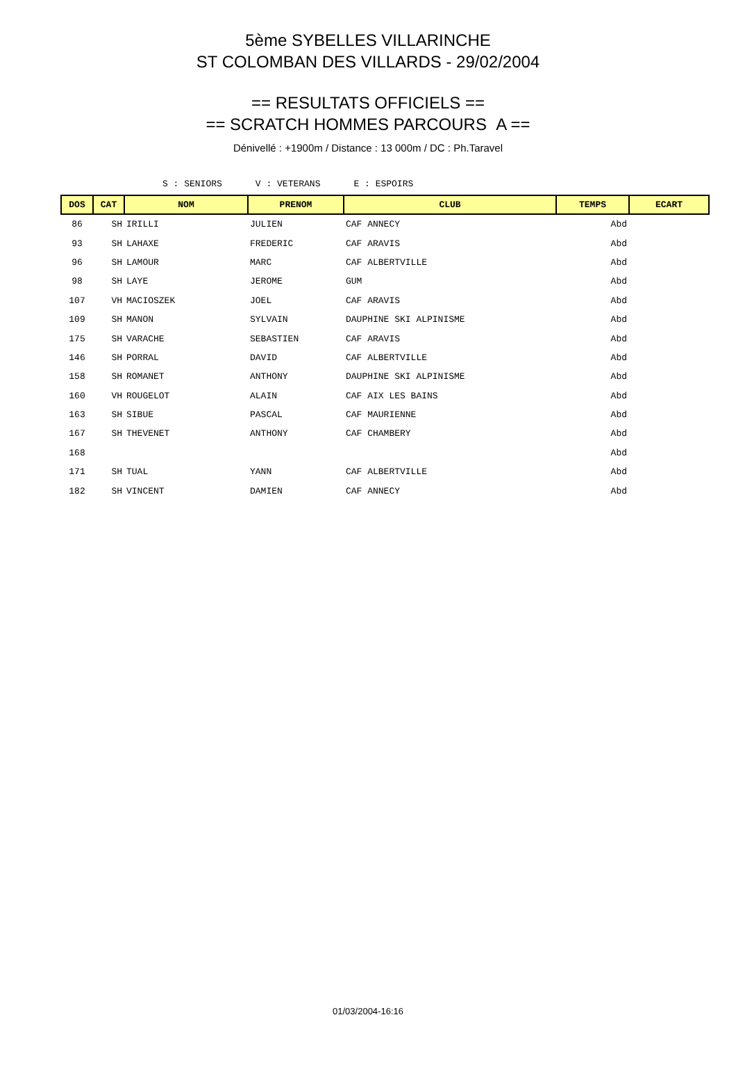5ème SYBELLES VILLARINCHE
ST COLOMBAN DES VILLARDS - 29/02/2004
== RESULTATS OFFICIELS ==
== SCRATCH HOMMES PARCOURS A ==
Dénivellé : +1900m / Distance : 13 000m / DC : Ph.Taravel
S : SENIORS V : VETERANS E : ESPOIRS
| DOS | CAT | NOM | PRENOM | CLUB | TEMPS | ECART |
| --- | --- | --- | --- | --- | --- | --- |
| 86 | SH | IRILLI | JULIEN | CAF ANNECY | Abd | |
| 93 | SH | LAHAXE | FREDERIC | CAF ARAVIS | Abd | |
| 96 | SH | LAMOUR | MARC | CAF ALBERTVILLE | Abd | |
| 98 | SH | LAYE | JEROME | GUM | Abd | |
| 107 | VH | MACIOSZEK | JOEL | CAF ARAVIS | Abd | |
| 109 | SH | MANON | SYLVAIN | DAUPHINE SKI ALPINISME | Abd | |
| 175 | SH | VARACHE | SEBASTIEN | CAF ARAVIS | Abd | |
| 146 | SH | PORRAL | DAVID | CAF ALBERTVILLE | Abd | |
| 158 | SH | ROMANET | ANTHONY | DAUPHINE SKI ALPINISME | Abd | |
| 160 | VH | ROUGELOT | ALAIN | CAF AIX LES BAINS | Abd | |
| 163 | SH | SIBUE | PASCAL | CAF MAURIENNE | Abd | |
| 167 | SH | THEVENET | ANTHONY | CAF CHAMBERY | Abd | |
| 168 | | | | | Abd | |
| 171 | SH | TUAL | YANN | CAF ALBERTVILLE | Abd | |
| 182 | SH | VINCENT | DAMIEN | CAF ANNECY | Abd | |
01/03/2004-16:16